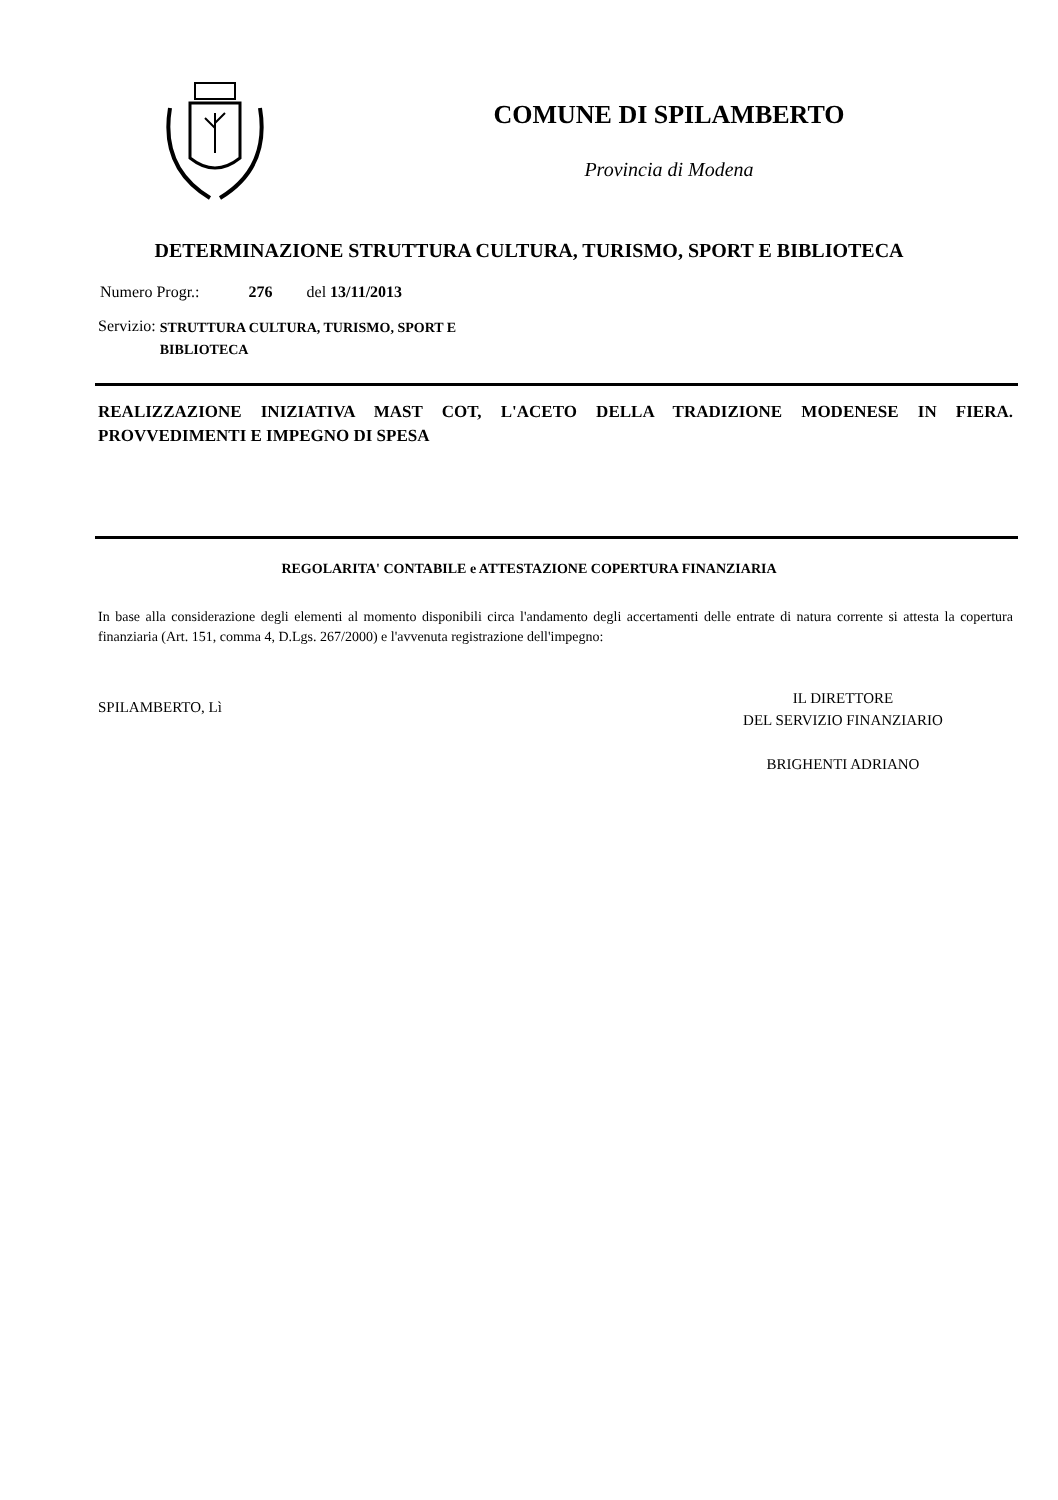COMUNE DI SPILAMBERTO
Provincia di Modena
DETERMINAZIONE STRUTTURA CULTURA, TURISMO, SPORT E BIBLIOTECA
Numero Progr.: 276 del 13/11/2013
Servizio: STRUTTURA CULTURA, TURISMO, SPORT E
BIBLIOTECA
REALIZZAZIONE INIZIATIVA MAST COT, L'ACETO DELLA TRADIZIONE MODENESE IN FIERA. PROVVEDIMENTI E IMPEGNO DI SPESA
REGOLARITA' CONTABILE e ATTESTAZIONE COPERTURA FINANZIARIA
In base alla considerazione degli elementi al momento disponibili circa l'andamento degli accertamenti delle entrate di natura corrente si attesta la copertura finanziaria (Art. 151, comma 4, D.Lgs. 267/2000) e l'avvenuta registrazione dell'impegno:
SPILAMBERTO, Lì
IL DIRETTORE
DEL SERVIZIO FINANZIARIO
BRIGHENTI ADRIANO